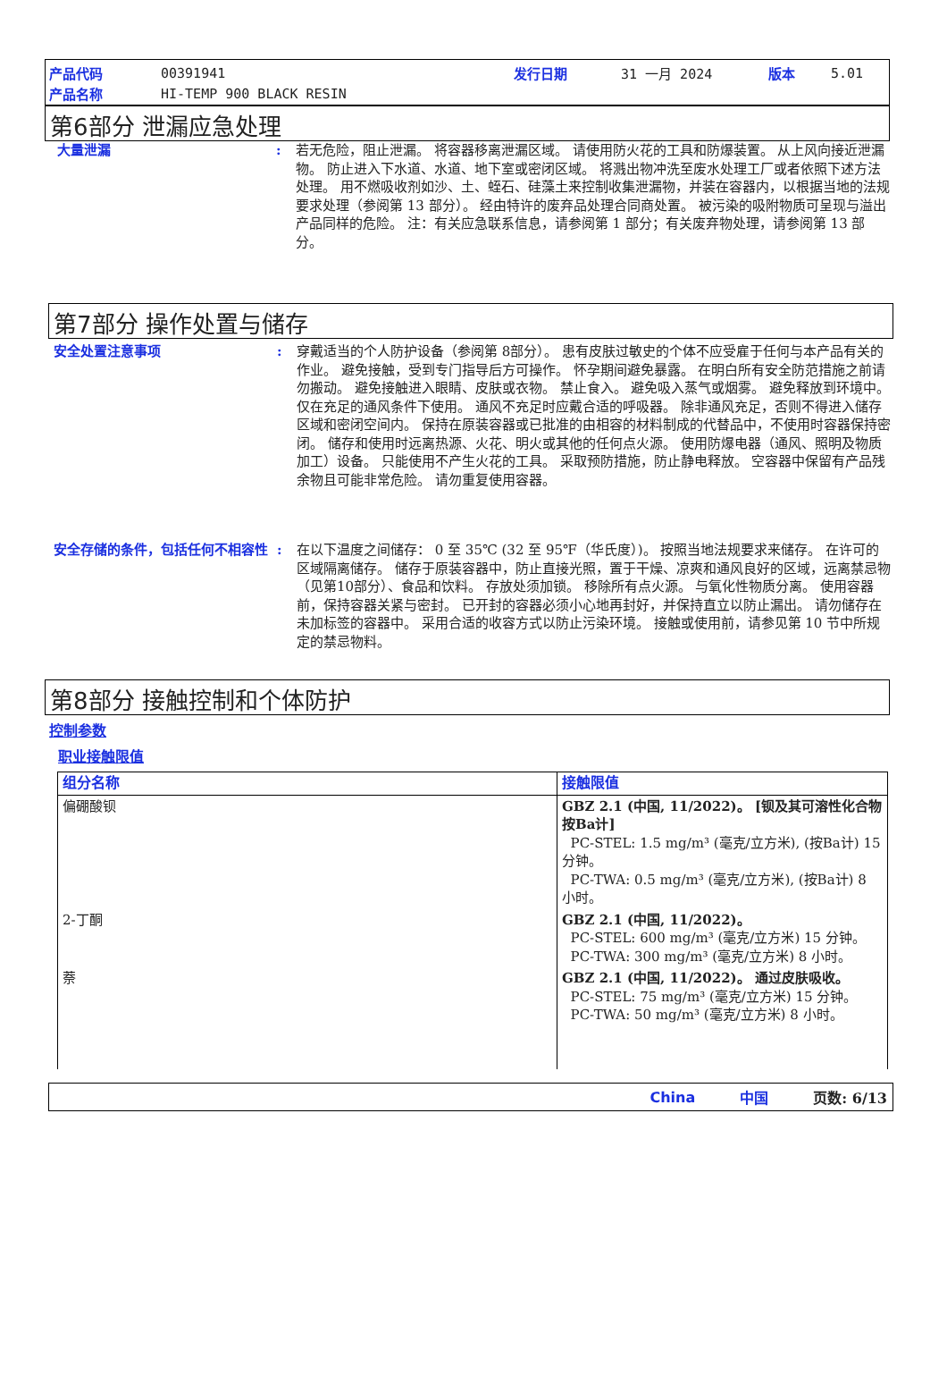| 产品代码 | 00391941 | 发行日期 | 31 一月 2024 | 版本 | 5.01 |
| 产品名称 | HI-TEMP 900 BLACK RESIN | | | | |
第6部分 泄漏应急处理
大量泄漏 : 若无危险，阻止泄漏。 将容器移离泄漏区域。 请使用防火花的工具和防爆装置。 从上风向接近泄漏物。 防止进入下水道、水道、地下室或密闭区域。 将溅出物冲洗至废水处理工厂或者依照下述方法处理。 用不燃吸收剂如沙、土、蛭石、硅藻土来控制收集泄漏物，并装在容器内，以根据当地的法规要求处理（参阅第 13 部分）。 经由特许的废弃品处理合同商处置。 被污染的吸附物质可呈现与溢出产品同样的危险。 注：有关应急联系信息，请参阅第 1 部分；有关废弃物处理，请参阅第 13 部分。
第7部分 操作处置与储存
安全处置注意事项 : 穿戴适当的个人防护设备（参阅第 8部分）。 患有皮肤过敏史的个体不应受雇于任何与本产品有关的作业。 避免接触，受到专门指导后方可操作。 怀孕期间避免暴露。 在明白所有安全防范措施之前请勿搬动。 避免接触进入眼睛、皮肤或衣物。 禁止食入。 避免吸入蒸气或烟雾。 避免释放到环境中。 仅在充足的通风条件下使用。 通风不充足时应戴合适的呼吸器。 除非通风充足，否则不得进入储存区域和密闭空间内。 保持在原装容器或已批准的由相容的材料制成的代替品中，不使用时容器保持密闭。 储存和使用时远离热源、火花、明火或其他的任何点火源。 使用防爆电器（通风、照明及物质加工）设备。 只能使用不产生火花的工具。 采取预防措施，防止静电释放。 空容器中保留有产品残余物且可能非常危险。 请勿重复使用容器。
安全存储的条件，包括任何不相容性 : 在以下温度之间储存： 0 至 35℃ (32 至 95℉（华氏度）)。 按照当地法规要求来储存。 在许可的区域隔离储存。 储存于原装容器中，防止直接光照，置于干燥、凉爽和通风良好的区域，远离禁忌物（见第10部分）、食品和饮料。 存放处须加锁。 移除所有点火源。 与氧化性物质分离。 使用容器前，保持容器关紧与密封。 已开封的容器必须小心地再封好，并保持直立以防止漏出。 请勿储存在未加标签的容器中。 采用合适的收容方式以防止污染环境。 接触或使用前，请参见第 10 节中所规定的禁忌物料。
第8部分 接触控制和个体防护
控制参数
职业接触限值
| 组分名称 | 接触限值 |
| --- | --- |
| 偏硼酸钡 | GBZ 2.1 (中国, 11/2022)。 [钡及其可溶性化合物 按Ba计] PC-STEL: 1.5 mg/m³ (毫克/立方米), (按Ba计) 15 分钟。 PC-TWA: 0.5 mg/m³ (毫克/立方米), (按Ba计) 8 小时。 |
| 2-丁酮 | GBZ 2.1 (中国, 11/2022)。 PC-STEL: 600 mg/m³ (毫克/立方米) 15 分钟。 PC-TWA: 300 mg/m³ (毫克/立方米) 8 小时。 |
| 萘 | GBZ 2.1 (中国, 11/2022)。 通过皮肤吸收。 PC-STEL: 75 mg/m³ (毫克/立方米) 15 分钟。 PC-TWA: 50 mg/m³ (毫克/立方米) 8 小时。 |
China 中国 页数: 6/13